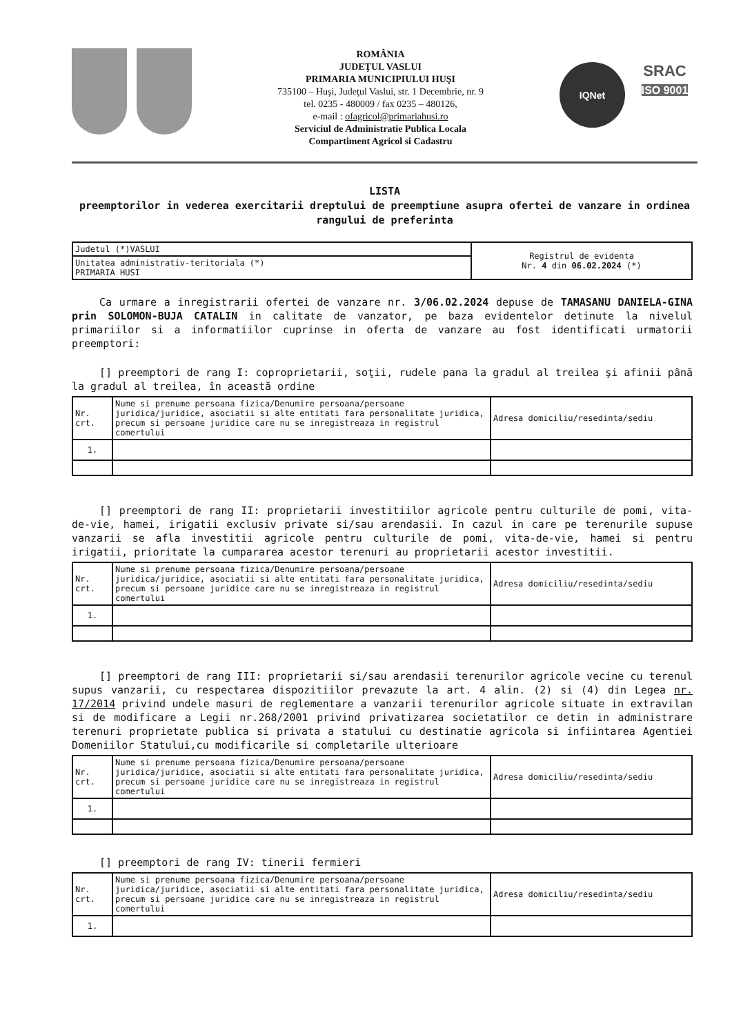ROMÂNIA
JUDEŢUL VASLUI
PRIMARIA MUNICIPIULUI HUŞI
735100 – Huşi, Judeţul Vaslui, str. 1 Decembrie, nr. 9
tel. 0235 - 480009 / fax 0235 – 480126,
e-mail : ofagricol@primariahusi.ro
Serviciul de Administratie Publica Locala
Compartiment Agricol si Cadastru
IQNet
SRAC
ISO 9001
LISTA
preemptorilor in vederea exercitarii dreptului de preemptiune asupra ofertei de vanzare in ordinea rangului de preferinta
| Judetul (*)VASLUI | Registrul de evidenta Nr. 4 din 06.02.2024 (*) |
| Unitatea administrativ-teritoriala (*) PRIMARIA HUSI | |
Ca urmare a inregistrarii ofertei de vanzare nr. 3/06.02.2024 depuse de TAMASANU DANIELA-GINA prin SOLOMON-BUJA CATALIN in calitate de vanzator, pe baza evidentelor detinute la nivelul primariilor si a informatiilor cuprinse in oferta de vanzare au fost identificati urmatorii preemptori:
[] preemptori de rang I: coproprietarii, soţii, rudele pana la gradul al treilea şi afinii până la gradul al treilea, în această ordine
| Nr. crt. | Nume si prenume persoana fizica/Denumire persoana/persoane juridica/juridice, asociatii si alte entitati fara personalitate juridica, precum si persoane juridice care nu se inregistreaza in registrul comertului | Adresa domiciliu/resedinta/sediu |
| 1. | | |
[] preemptori de rang II: proprietarii investitiilor agricole pentru culturile de pomi, vita-de-vie, hamei, irigatii exclusiv private si/sau arendasii. In cazul in care pe terenurile supuse vanzarii se afla investitii agricole pentru culturile de pomi, vita-de-vie, hamei si pentru irigatii, prioritate la cumpararea acestor terenuri au proprietarii acestor investitii.
| Nr. crt. | Nume si prenume persoana fizica/Denumire persoana/persoane juridica/juridice, asociatii si alte entitati fara personalitate juridica, precum si persoane juridice care nu se inregistreaza in registrul comertului | Adresa domiciliu/resedinta/sediu |
| 1. | | |
[] preemptori de rang III: proprietarii si/sau arendasii terenurilor agricole vecine cu terenul supus vanzarii, cu respectarea dispozitiilor prevazute la art. 4 alin. (2) si (4) din Legea nr. 17/2014 privind undele masuri de reglementare a vanzarii terenurilor agricole situate in extravilan si de modificare a Legii nr.268/2001 privind privatizarea societatilor ce detin in administrare terenuri proprietate publica si privata a statului cu destinatie agricola si infiintarea Agentiei Domeniilor Statului,cu modificarile si completarile ulterioare
| Nr. crt. | Nume si prenume persoana fizica/Denumire persoana/persoane juridica/juridice, asociatii si alte entitati fara personalitate juridica, precum si persoane juridice care nu se inregistreaza in registrul comertului | Adresa domiciliu/resedinta/sediu |
| 1. | | |
[] preemptori de rang IV: tinerii fermieri
| Nr. crt. | Nume si prenume persoana fizica/Denumire persoana/persoane juridica/juridice, asociatii si alte entitati fara personalitate juridica, precum si persoane juridice care nu se inregistreaza in registrul comertului | Adresa domiciliu/resedinta/sediu |
| 1. | | |